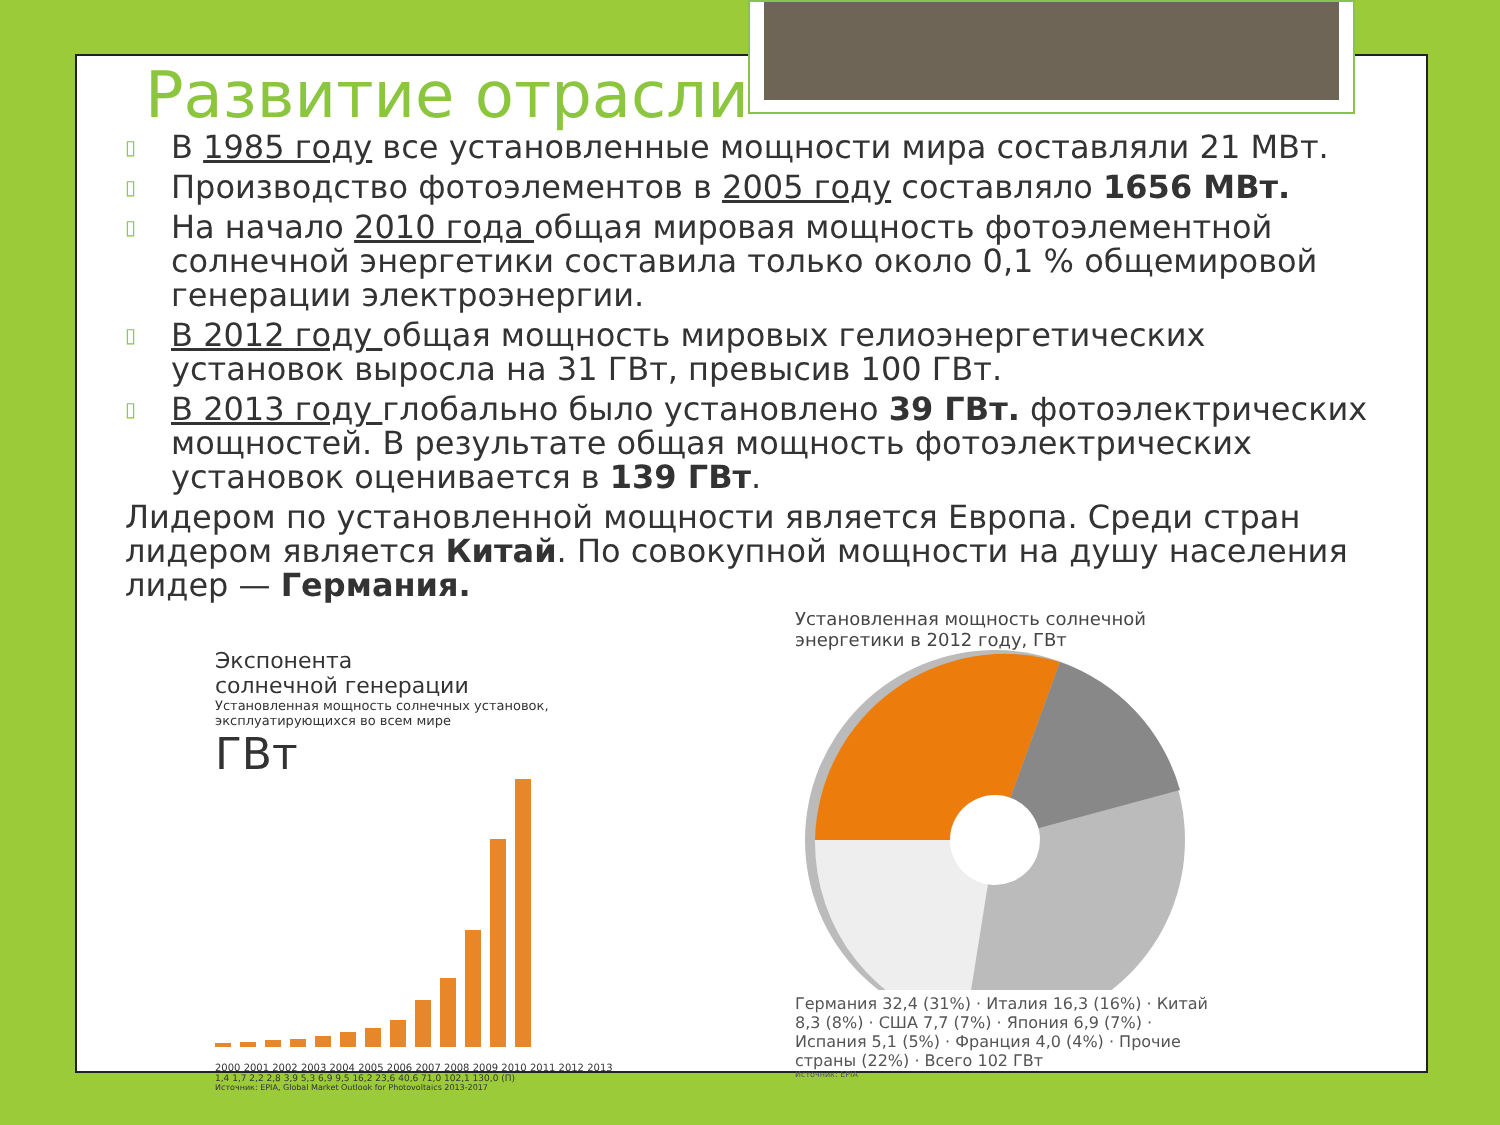Развитие отрасли
▯ В 1985 году все установленные мощности мира составляли 21 МВт.
▯ Производство фотоэлементов в 2005 году составляло 1656 МВт.
▯ На начало 2010 года общая мировая мощность фотоэлементной солнечной энергетики составила только около 0,1 % общемировой генерации электроэнергии.
▯ В 2012 году общая мощность мировых гелиоэнергетических установок выросла на 31 ГВт, превысив 100 ГВт.
▯ В 2013 году глобально было установлено 39 ГВт. фотоэлектрических мощностей. В результате общая мощность фотоэлектрических установок оценивается в 139 ГВт.
Лидером по установленной мощности является Европа. Среди стран лидером является Китай. По совокупной мощности на душу населения лидер — Германия.
Экспонента
солнечной генерации
Установленная мощность солнечных установок, эксплуатирующихся во всем мире
ГВт
2000 2001 2002 2003 2004 2005 2006 2007 2008 2009 2010 2011 2012 2013
1,4 1,7 2,2 2,8 3,9 5,3 6,9 9,5 16,2 23,6 40,6 71,0 102,1 130,0 (П)
Источник: EPIA, Global Market Outlook for Photovoltaics 2013-2017
Установленная мощность солнечной энергетики в 2012 году, ГВт
Германия 32,4 (31%) · Италия 16,3 (16%) · Китай 8,3 (8%) · США 7,7 (7%) · Япония 6,9 (7%) · Испания 5,1 (5%) · Франция 4,0 (4%) · Прочие страны (22%) · Всего 102 ГВт
Источник: EPIA